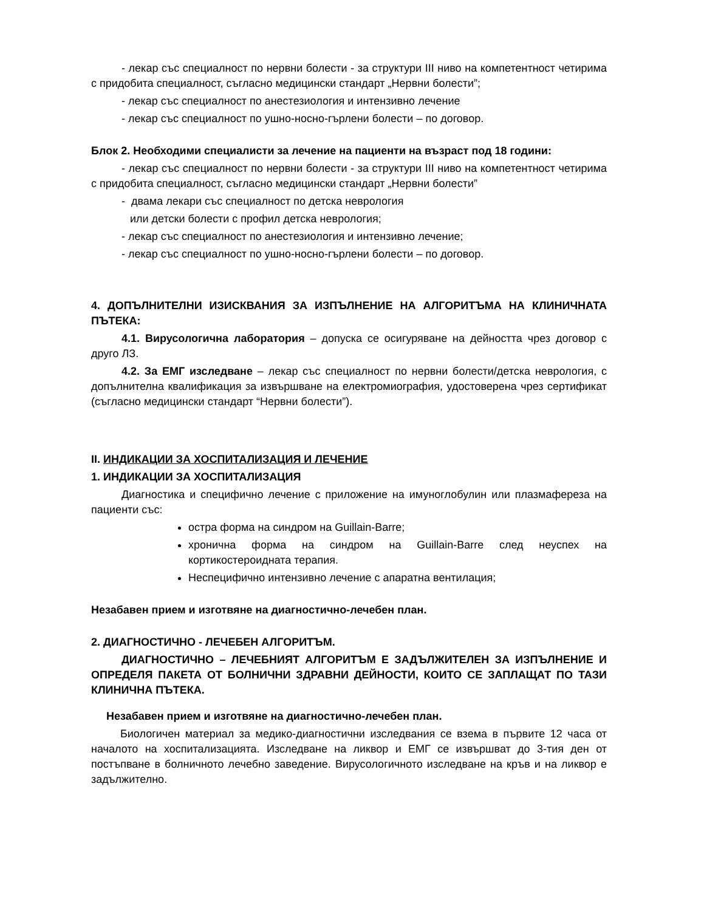- лекар със специалност по нервни болести - за структури III ниво на компетентност четирима с придобита специалност, съгласно медицински стандарт „Нервни болести”;
- лекар със специалност по анестезиология и интензивно лечение
- лекар със специалност по ушно-носно-гърлени болести – по договор.
Блок 2. Необходими специалисти за лечение на пациенти на възраст под 18 години:
- лекар със специалност по нервни болести - за структури III ниво на компетентност четирима с придобита специалност, съгласно медицински стандарт „Нервни болести”
- двама лекари със специалност по детска неврология
или детски болести с профил детска неврология;
- лекар със специалност по анестезиология и интензивно лечение;
- лекар със специалност по ушно-носно-гърлени болести – по договор.
4. ДОПЪЛНИТЕЛНИ ИЗИСКВАНИЯ ЗА ИЗПЪЛНЕНИЕ НА АЛГОРИТЪМА НА КЛИНИЧНАТА ПЪТЕКА:
4.1. Вирусологична лаборатория – допуска се осигуряване на дейността чрез договор с друго ЛЗ.
4.2. За ЕМГ изследване – лекар със специалност по нервни болести/детска неврология, с допълнителна квалификация за извършване на електромиография, удостоверена чрез сертификат (съгласно медицински стандарт “Нервни болести”).
II. ИНДИКАЦИИ ЗА ХОСПИТАЛИЗАЦИЯ И ЛЕЧЕНИЕ
1. ИНДИКАЦИИ ЗА ХОСПИТАЛИЗАЦИЯ
Диагностика и специфично лечение с приложение на имуноглобулин или плазмафереза на пациенти със:
остра форма на синдром на Guillain-Barre;
хронична форма на синдром на Guillain-Barre след неуспех на кортикостероидната терапия.
Неспецифично интензивно лечение с апаратна вентилация;
Незабавен прием и изготвяне на диагностично-лечебен план.
2. ДИАГНОСТИЧНО - ЛЕЧЕБЕН АЛГОРИТЪМ.
ДИАГНОСТИЧНО – ЛЕЧЕБНИЯТ АЛГОРИТЪМ Е ЗАДЪЛЖИТЕЛЕН ЗА ИЗПЪЛНЕНИЕ И ОПРЕДЕЛЯ ПАКЕТА ОТ БОЛНИЧНИ ЗДРАВНИ ДЕЙНОСТИ, КОИТО СЕ ЗАПЛАЩАТ ПО ТАЗИ КЛИНИЧНА ПЪТЕКА.
Незабавен прием и изготвяне на диагностично-лечебен план.
Биологичен материал за медико-диагностични изследвания се взема в първите 12 часа от началото на хоспитализацията. Изследване на ликвор и ЕМГ се извършват до 3-тия ден от постъпване в болничното лечебно заведение. Вирусологичното изследване на кръв и на ликвор е задължително.